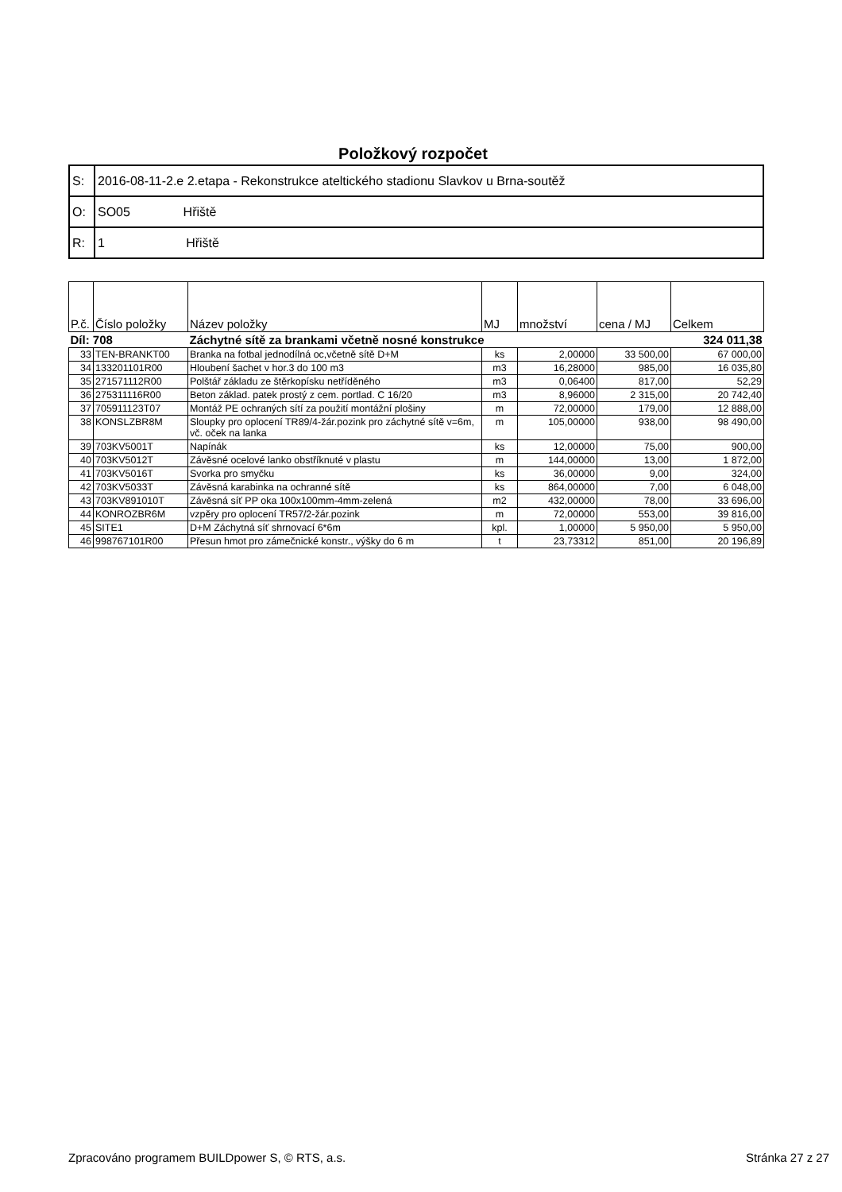Položkový rozpočet
| S: | 2016-08-11-2.e 2.etapa - Rekonstrukce ateltického stadionu Slavkov u Brna-soutěž |
| O: | SO05 Hřiště |
| R: | 1 Hřiště |
| P.č. | Číslo položky | Název položky | MJ | množství | cena / MJ | Celkem |
| --- | --- | --- | --- | --- | --- | --- |
| Díl: 708 | | Záchytné sítě za brankami včetně nosné konstrukce | | | | 324 011,38 |
| 33 | TEN-BRANKT00 | Branka na fotbal jednodílná oc,včetně sítě D+M | ks | 2,00000 | 33 500,00 | 67 000,00 |
| 34 | 133201101R00 | Hloubení šachet v hor.3 do 100 m3 | m3 | 16,28000 | 985,00 | 16 035,80 |
| 35 | 271571112R00 | Polštář základu ze štěrkopísku netříděného | m3 | 0,06400 | 817,00 | 52,29 |
| 36 | 275311116R00 | Beton základ. patek prostý z cem. portlad. C 16/20 | m3 | 8,96000 | 2 315,00 | 20 742,40 |
| 37 | 705911123T07 | Montáž PE ochraných sítí za použití montážní plošiny | m | 72,00000 | 179,00 | 12 888,00 |
| 38 | KONSLZBR8M | Sloupky pro oplocení TR89/4-žár.pozink pro záchytné sítě v=6m, vč. oček na lanka | m | 105,00000 | 938,00 | 98 490,00 |
| 39 | 703KV5001T | Napínák | ks | 12,00000 | 75,00 | 900,00 |
| 40 | 703KV5012T | Závěsné ocelové lanko obstříknuté v plastu | m | 144,00000 | 13,00 | 1 872,00 |
| 41 | 703KV5016T | Svorka pro smyčku | ks | 36,00000 | 9,00 | 324,00 |
| 42 | 703KV5033T | Závěsná karabinka na ochranné sítě | ks | 864,00000 | 7,00 | 6 048,00 |
| 43 | 703KV891010T | Závěsná síť PP oka 100x100mm-4mm-zelená | m2 | 432,00000 | 78,00 | 33 696,00 |
| 44 | KONROZBR6M | vzpěry pro oplocení TR57/2-žár.pozink | m | 72,00000 | 553,00 | 39 816,00 |
| 45 | SITE1 | D+M Záchytná síť shrnovací 6*6m | kpl. | 1,00000 | 5 950,00 | 5 950,00 |
| 46 | 998767101R00 | Přesun hmot pro zámečnické konstr., výšky do 6 m | t | 23,73312 | 851,00 | 20 196,89 |
Zpracováno programem BUILDpower S, © RTS, a.s. Stránka 27 z 27